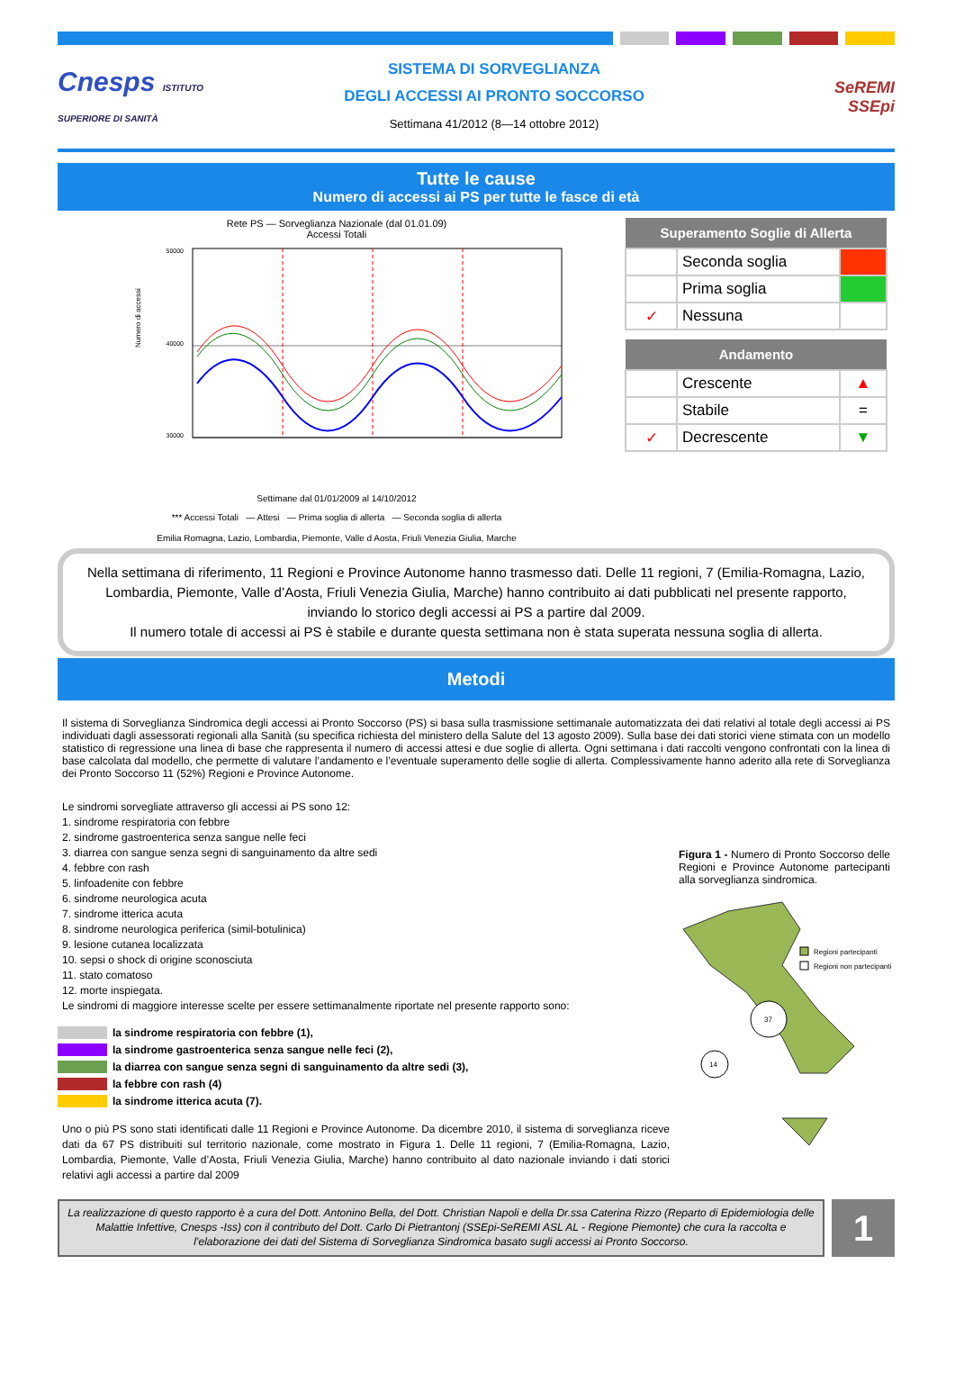Cnesps ISTITUTO SUPERIORE DI SANITÀ
SISTEMA DI SORVEGLIANZA
DEGLI ACCESSI AI PRONTO SOCCORSO
Settimana 41/2012 (8—14 ottobre 2012)
SeREMI
SSEpi
Tutte le cause
Numero di accessi ai PS per tutte le fasce di età
Rete PS — Sorveglianza Nazionale (dal 01.01.09)
Accessi Totali
50000
40000
30000
Numero di accessi
Settimane dal 01/01/2009 al 14/10/2012
*** Accessi Totali — Attesi — Prima soglia di allerta — Seconda soglia di allerta
Emilia Romagna, Lazio, Lombardia, Piemonte, Valle d Aosta, Friuli Venezia Giulia, Marche
| Superamento Soglie di Allerta | | |
| --- | --- | --- |
| | Seconda soglia | |
| | Prima soglia | |
| ✓ | Nessuna | |
| Andamento | | |
| --- | --- | --- |
| | Crescente | ▲ |
| | Stabile | = |
| ✓ | Decrescente | ▼ |
Nella settimana di riferimento, 11 Regioni e Province Autonome hanno trasmesso dati. Delle 11 regioni, 7 (Emilia-Romagna, Lazio, Lombardia, Piemonte, Valle d’Aosta, Friuli Venezia Giulia, Marche) hanno contribuito ai dati pubblicati nel presente rapporto, inviando lo storico degli accessi ai PS a partire dal 2009.
Il numero totale di accessi ai PS è stabile e durante questa settimana non è stata superata nessuna soglia di allerta.
Metodi
Il sistema di Sorveglianza Sindromica degli accessi ai Pronto Soccorso (PS) si basa sulla trasmissione settimanale automatizzata dei dati relativi al totale degli accessi ai PS individuati dagli assessorati regionali alla Sanità (su specifica richiesta del ministero della Salute del 13 agosto 2009). Sulla base dei dati storici viene stimata con un modello statistico di regressione una linea di base che rappresenta il numero di accessi attesi e due soglie di allerta. Ogni settimana i dati raccolti vengono confrontati con la linea di base calcolata dal modello, che permette di valutare l’andamento e l’eventuale superamento delle soglie di allerta. Complessivamente hanno aderito alla rete di Sorveglianza dei Pronto Soccorso 11 (52%) Regioni e Province Autonome.
Le sindromi sorvegliate attraverso gli accessi ai PS sono 12:
1. sindrome respiratoria con febbre
2. sindrome gastroenterica senza sangue nelle feci
3. diarrea con sangue senza segni di sanguinamento da altre sedi
4. febbre con rash
5. linfoadenite con febbre
6. sindrome neurologica acuta
7. sindrome itterica acuta
8. sindrome neurologica periferica (simil-botulinica)
9. lesione cutanea localizzata
10. sepsi o shock di origine sconosciuta
11. stato comatoso
12. morte inspiegata.
Le sindromi di maggiore interesse scelte per essere settimanalmente riportate nel presente rapporto sono:
la sindrome respiratoria con febbre (1),
la sindrome gastroenterica senza sangue nelle feci (2),
la diarrea con sangue senza segni di sanguinamento da altre sedi (3),
la febbre con rash (4)
la sindrome itterica acuta (7).
Uno o più PS sono stati identificati dalle 11 Regioni e Province Autonome. Da dicembre 2010, il sistema di sorveglianza riceve dati da 67 PS distribuiti sul territorio nazionale, come mostrato in Figura 1. Delle 11 regioni, 7 (Emilia-Romagna, Lazio, Lombardia, Piemonte, Valle d’Aosta, Friuli Venezia Giulia, Marche) hanno contribuito al dato nazionale inviando i dati storici relativi agli accessi a partire dal 2009
Figura 1 - Numero di Pronto Soccorso delle Regioni e Province Autonome partecipanti alla sorveglianza sindromica.
37
14
Regioni partecipanti
Regioni non partecipanti
La realizzazione di questo rapporto è a cura del Dott. Antonino Bella, del Dott. Christian Napoli e della Dr.ssa Caterina Rizzo (Reparto di Epidemiologia delle Malattie Infettive, Cnesps -Iss) con il contributo del Dott. Carlo Di Pietrantonj (SSEpi-SeREMI ASL AL - Regione Piemonte) che cura la raccolta e l’elaborazione dei dati del Sistema di Sorveglianza Sindromica basato sugli accessi ai Pronto Soccorso.
1